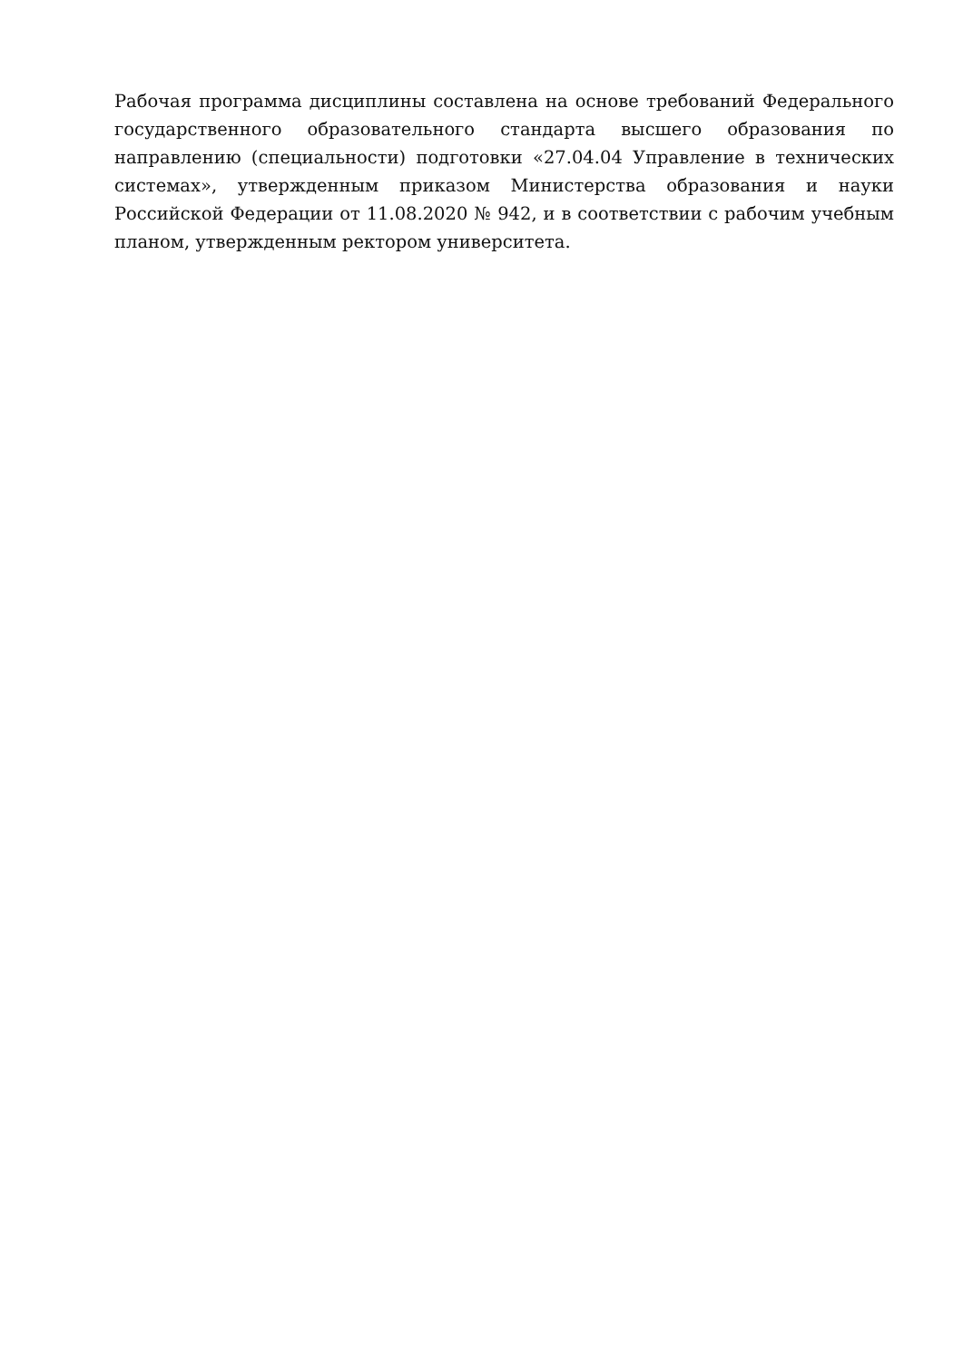Рабочая программа дисциплины составлена на основе требований Федерального государственного образовательного стандарта высшего образования по направлению (специальности) подготовки «27.04.04 Управление в технических системах», утвержденным приказом Министерства образования и науки Российской Федерации от 11.08.2020 № 942, и в соответствии с рабочим учебным планом, утвержденным ректором университета.